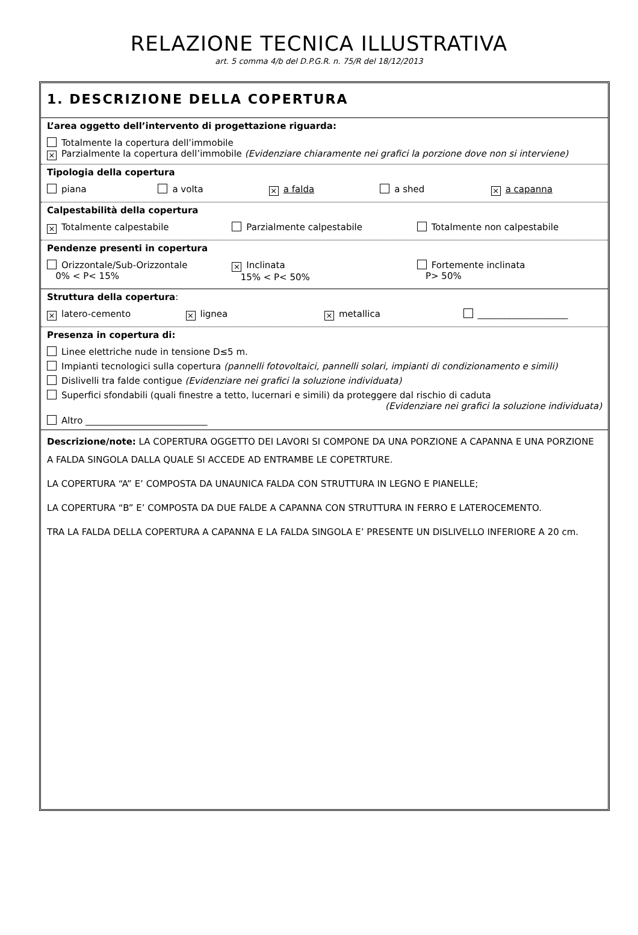RELAZIONE TECNICA ILLUSTRATIVA
art. 5 comma 4/b del D.P.G.R. n. 75/R del 18/12/2013
1. DESCRIZIONE DELLA COPERTURA
L’area oggetto dell’intervento di progettazione riguarda:
Totalmente la copertura dell’immobile
× Parzialmente la copertura dell’immobile (Evidenziare chiaramente nei grafici la porzione dove non si interviene)
Tipologia della copertura
piana a volta × a falda a shed × a capanna
Calpestabilità della copertura
× Totalmente calpestabile Parzialmente calpestabile Totalmente non calpestabile
Pendenze presenti in copertura
Orizzontale/Sub-Orizzontale
0% < P< 15% × Inclinata
15% < P< 50% Fortemente inclinata
P> 50%
Struttura della copertura:
× latero-cemento × lignea × metallica ____________________
Presenza in copertura di:
Linee elettriche nude in tensione D≤5 m.
Impianti tecnologici sulla copertura (pannelli fotovoltaici, pannelli solari, impianti di condizionamento e simili)
Dislivelli tra falde contigue (Evidenziare nei grafici la soluzione individuata)
Superfici sfondabili (quali finestre a tetto, lucernari e simili) da proteggere dal rischio di caduta
(Evidenziare nei grafici la soluzione individuata)
Altro ___________________________
Descrizione/note: LA COPERTURA OGGETTO DEI LAVORI SI COMPONE DA UNA PORZIONE A CAPANNA E UNA PORZIONE A FALDA SINGOLA DALLA QUALE SI ACCEDE AD ENTRAMBE LE COPETRTURE.
LA COPERTURA “A” E’ COMPOSTA DA UNAUNICA FALDA CON STRUTTURA IN LEGNO E PIANELLE;
LA COPERTURA “B” E’ COMPOSTA DA DUE FALDE A CAPANNA CON STRUTTURA IN FERRO E LATEROCEMENTO.
TRA LA FALDA DELLA COPERTURA A CAPANNA E LA FALDA SINGOLA E’ PRESENTE UN DISLIVELLO INFERIORE A 20 cm.